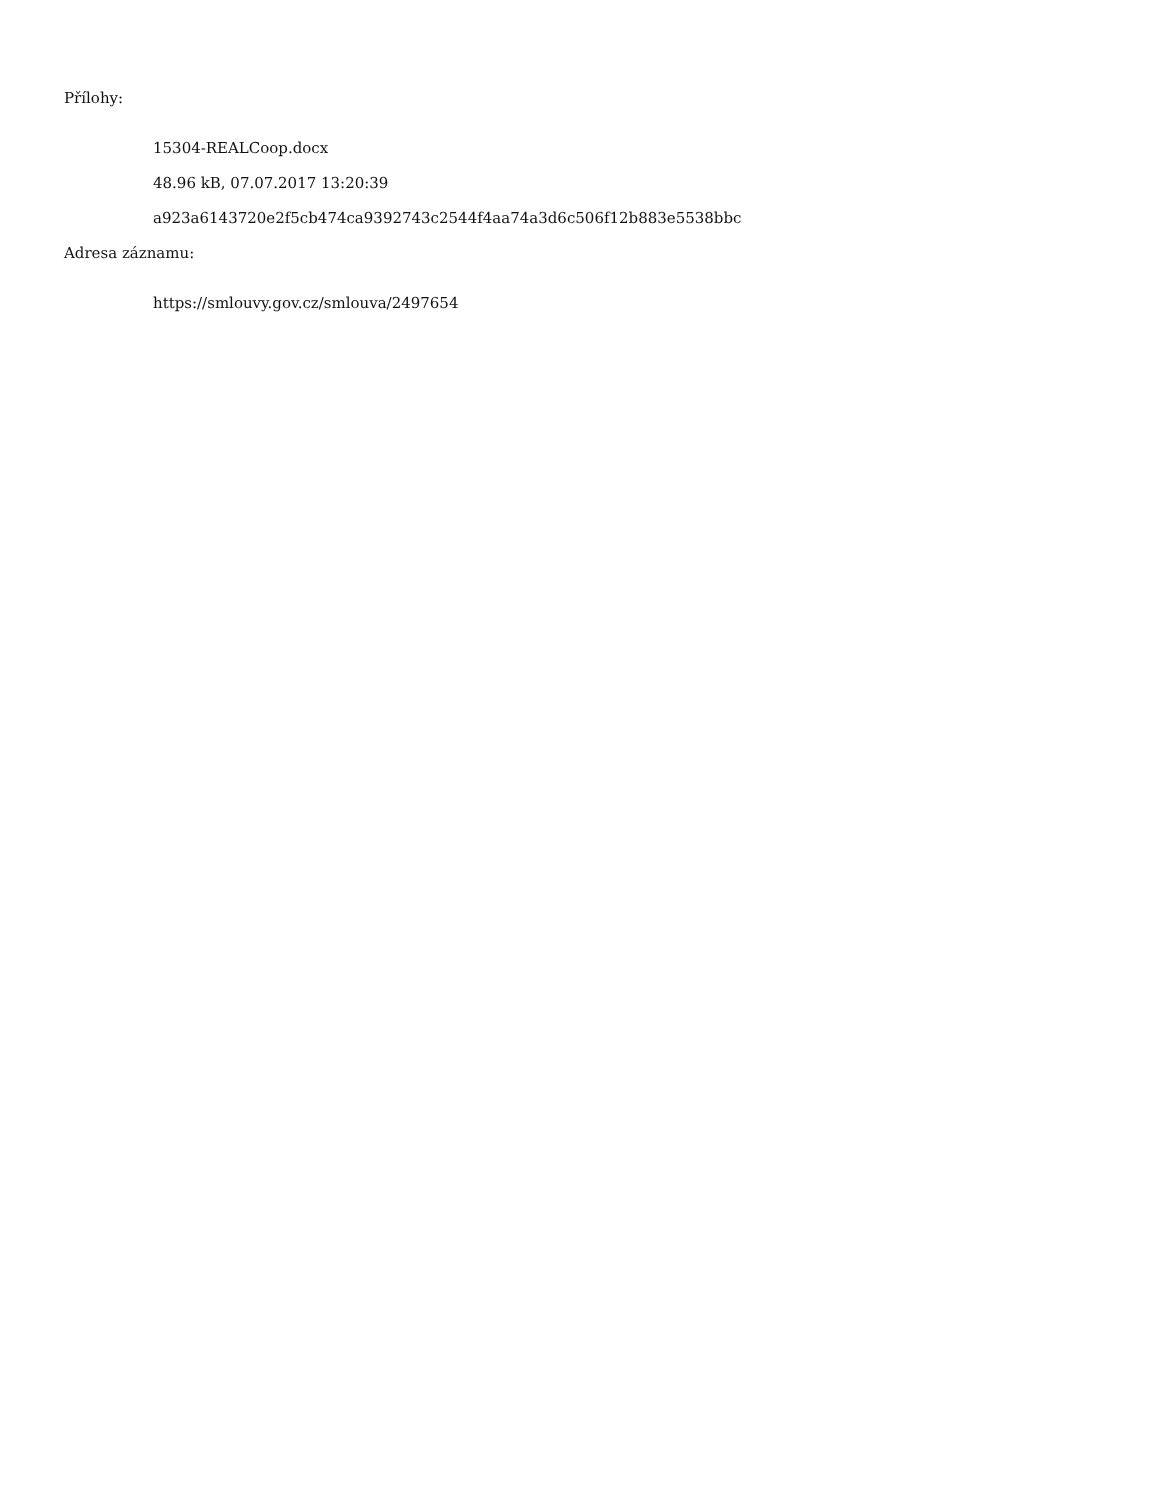Přílohy:
15304-REALCoop.docx
48.96 kB, 07.07.2017 13:20:39
a923a6143720e2f5cb474ca9392743c2544f4aa74a3d6c506f12b883e5538bbc
Adresa záznamu:
https://smlouvy.gov.cz/smlouva/2497654